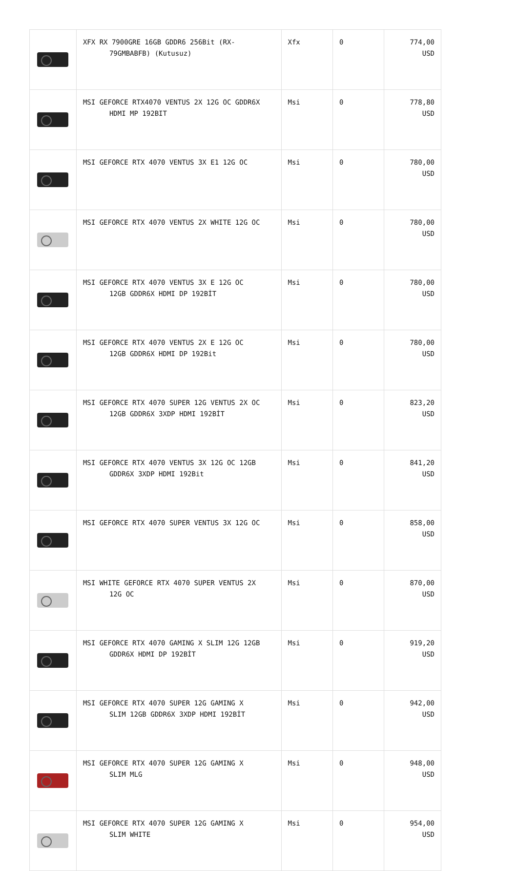| | XFX RX 7900GRE 16GB GDDR6 256Bit (RX- 79GMBABFB) (Kutusuz) | Xfx | 0 | 774,00 USD |
| | MSI GEFORCE RTX4070 VENTUS 2X 12G OC GDDR6X HDMI MP 192BIT | Msi | 0 | 778,80 USD |
| | MSI GEFORCE RTX 4070 VENTUS 3X E1 12G OC | Msi | 0 | 780,00 USD |
| | MSI GEFORCE RTX 4070 VENTUS 2X WHITE 12G OC | Msi | 0 | 780,00 USD |
| | MSI GEFORCE RTX 4070 VENTUS 3X E 12G OC 12GB GDDR6X HDMI DP 192BİT | Msi | 0 | 780,00 USD |
| | MSI GEFORCE RTX 4070 VENTUS 2X E 12G OC 12GB GDDR6X HDMI DP 192Bit | Msi | 0 | 780,00 USD |
| | MSI GEFORCE RTX 4070 SUPER 12G VENTUS 2X OC 12GB GDDR6X 3XDP HDMI 192BİT | Msi | 0 | 823,20 USD |
| | MSI GEFORCE RTX 4070 VENTUS 3X 12G OC 12GB GDDR6X 3XDP HDMI 192Bit | Msi | 0 | 841,20 USD |
| | MSI GEFORCE RTX 4070 SUPER VENTUS 3X 12G OC | Msi | 0 | 858,00 USD |
| | MSI WHITE GEFORCE RTX 4070 SUPER VENTUS 2X 12G OC | Msi | 0 | 870,00 USD |
| | MSI GEFORCE RTX 4070 GAMING X SLIM 12G 12GB GDDR6X HDMI DP 192BİT | Msi | 0 | 919,20 USD |
| | MSI GEFORCE RTX 4070 SUPER 12G GAMING X SLIM 12GB GDDR6X 3XDP HDMI 192BİT | Msi | 0 | 942,00 USD |
| | MSI GEFORCE RTX 4070 SUPER 12G GAMING X SLIM MLG | Msi | 0 | 948,00 USD |
| | MSI GEFORCE RTX 4070 SUPER 12G GAMING X SLIM WHITE | Msi | 0 | 954,00 USD |